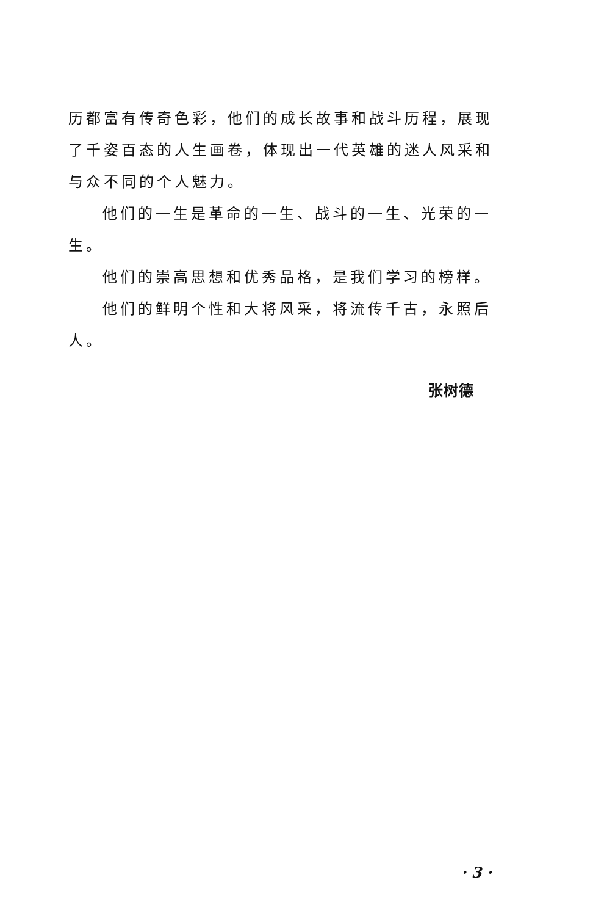历都富有传奇色彩，他们的成长故事和战斗历程，展现了千姿百态的人生画卷，体现出一代英雄的迷人风采和与众不同的个人魅力。
他们的一生是革命的一生、战斗的一生、光荣的一生。
他们的崇高思想和优秀品格，是我们学习的榜样。
他们的鲜明个性和大将风采，将流传千古，永照后人。
张树德
· 3 ·